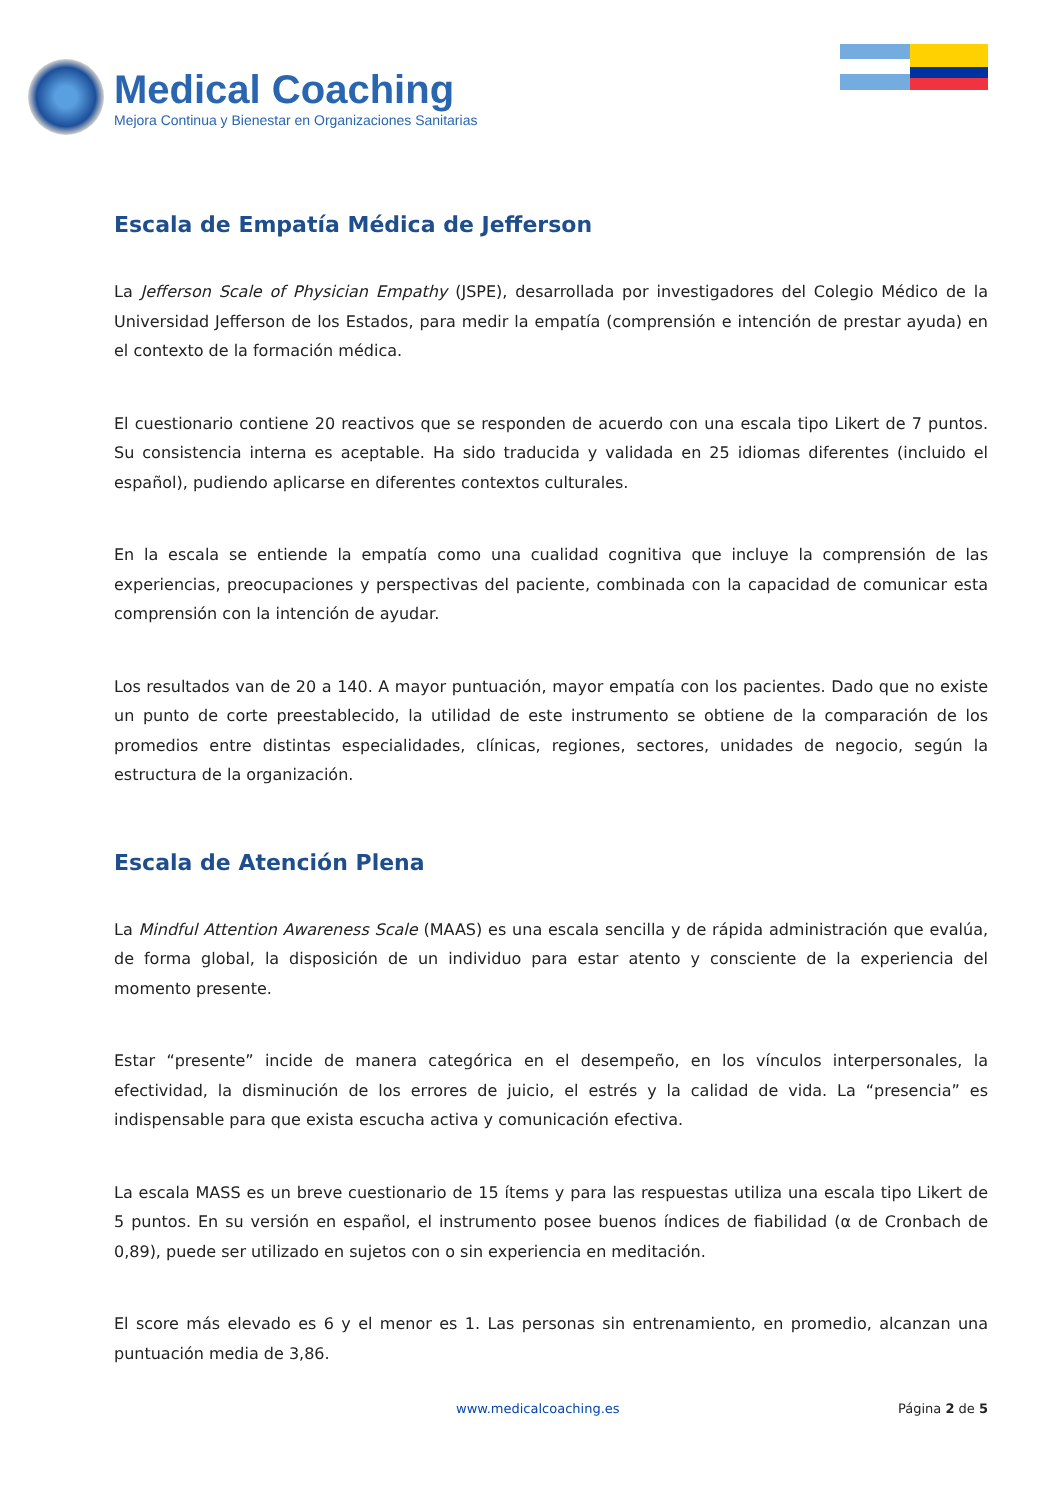Medical Coaching
Mejora Continua y Bienestar en Organizaciones Sanitarias
Escala de Empatía Médica de Jefferson
La Jefferson Scale of Physician Empathy (JSPE), desarrollada por investigadores del Colegio Médico de la Universidad Jefferson de los Estados, para medir la empatía (comprensión e intención de prestar ayuda) en el contexto de la formación médica.
El cuestionario contiene 20 reactivos que se responden de acuerdo con una escala tipo Likert de 7 puntos. Su consistencia interna es aceptable. Ha sido traducida y validada en 25 idiomas diferentes (incluido el español), pudiendo aplicarse en diferentes contextos culturales.
En la escala se entiende la empatía como una cualidad cognitiva que incluye la comprensión de las experiencias, preocupaciones y perspectivas del paciente, combinada con la capacidad de comunicar esta comprensión con la intención de ayudar.
Los resultados van de 20 a 140. A mayor puntuación, mayor empatía con los pacientes. Dado que no existe un punto de corte preestablecido, la utilidad de este instrumento se obtiene de la comparación de los promedios entre distintas especialidades, clínicas, regiones, sectores, unidades de negocio, según la estructura de la organización.
Escala de Atención Plena
La Mindful Attention Awareness Scale (MAAS) es una escala sencilla y de rápida administración que evalúa, de forma global, la disposición de un individuo para estar atento y consciente de la experiencia del momento presente.
Estar “presente” incide de manera categórica en el desempeño, en los vínculos interpersonales, la efectividad, la disminución de los errores de juicio, el estrés y la calidad de vida. La “presencia” es indispensable para que exista escucha activa y comunicación efectiva.
La escala MASS es un breve cuestionario de 15 ítems y para las respuestas utiliza una escala tipo Likert de 5 puntos. En su versión en español, el instrumento posee buenos índices de fiabilidad (α de Cronbach de 0,89), puede ser utilizado en sujetos con o sin experiencia en meditación.
El score más elevado es 6 y el menor es 1. Las personas sin entrenamiento, en promedio, alcanzan una puntuación media de 3,86.
www.medicalcoaching.es Página 2 de 5